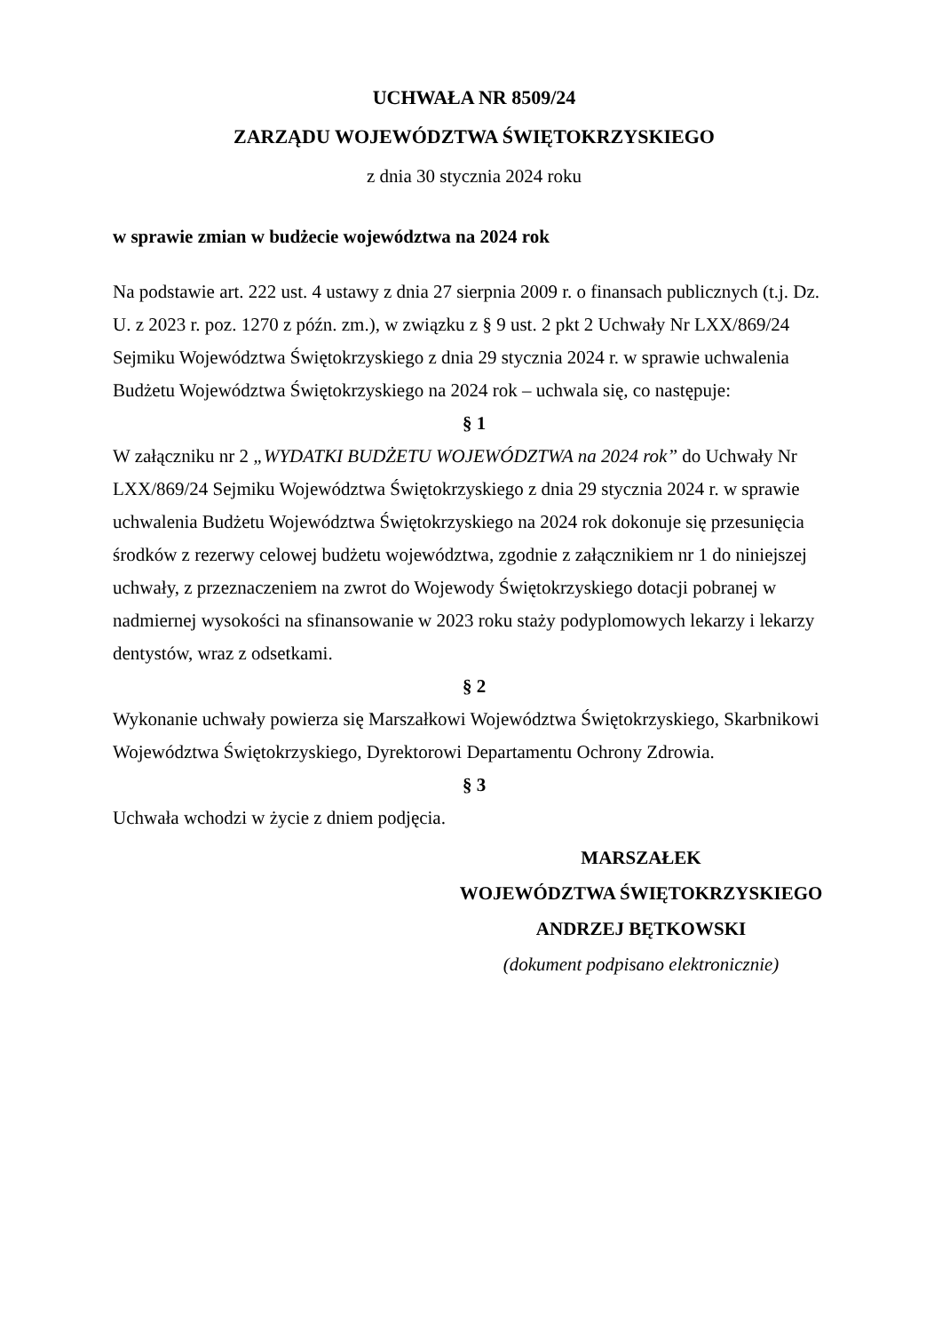UCHWAŁA NR 8509/24
ZARZĄDU WOJEWÓDZTWA ŚWIĘTOKRZYSKIEGO
z dnia 30 stycznia 2024 roku
w sprawie zmian w budżecie województwa na 2024 rok
Na podstawie art. 222 ust. 4 ustawy z dnia 27 sierpnia 2009 r. o finansach publicznych (t.j. Dz. U. z 2023 r. poz. 1270 z późn. zm.), w związku z § 9 ust. 2 pkt 2 Uchwały Nr LXX/869/24 Sejmiku Województwa Świętokrzyskiego z dnia 29 stycznia 2024 r. w sprawie uchwalenia Budżetu Województwa Świętokrzyskiego na 2024 rok – uchwala się, co następuje:
§ 1
W załączniku nr 2 „WYDATKI BUDŻETU WOJEWÓDZTWA na 2024 rok” do Uchwały Nr LXX/869/24 Sejmiku Województwa Świętokrzyskiego z dnia 29 stycznia 2024 r. w sprawie uchwalenia Budżetu Województwa Świętokrzyskiego na 2024 rok dokonuje się przesunięcia środków z rezerwy celowej budżetu województwa, zgodnie z załącznikiem nr 1 do niniejszej uchwały, z przeznaczeniem na zwrot do Wojewody Świętokrzyskiego dotacji pobranej w nadmiernej wysokości na sfinansowanie w 2023 roku staży podyplomowych lekarzy i lekarzy dentystów, wraz z odsetkami.
§ 2
Wykonanie uchwały powierza się Marszałkowi Województwa Świętokrzyskiego, Skarbnikowi Województwa Świętokrzyskiego, Dyrektorowi Departamentu Ochrony Zdrowia.
§ 3
Uchwała wchodzi w życie z dniem podjęcia.
MARSZAŁEK
WOJEWÓDZTWA ŚWIĘTOKRZYSKIEGO
ANDRZEJ BĘTKOWSKI
(dokument podpisano elektronicznie)